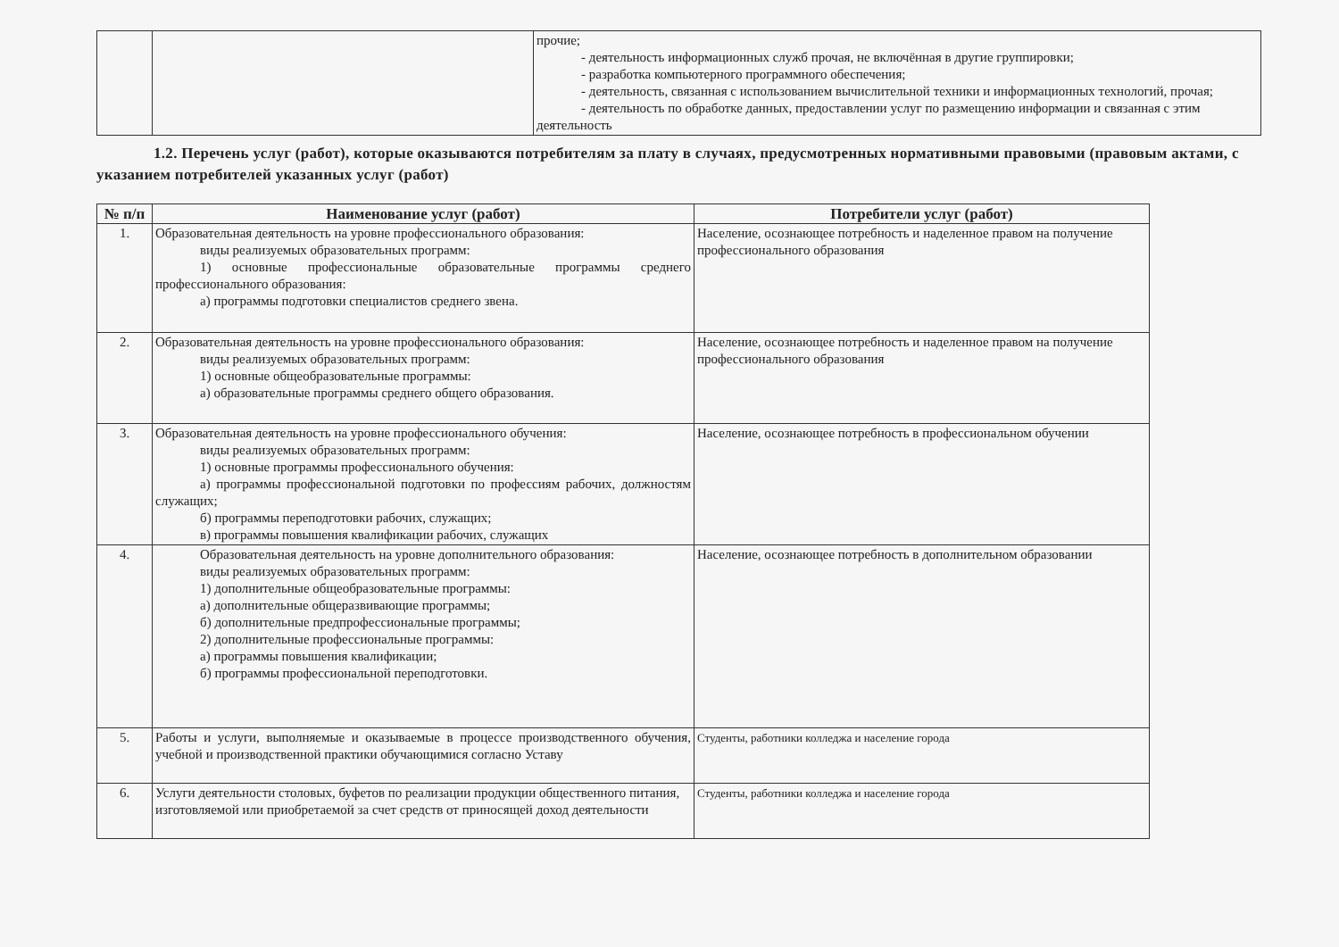| | | прочие; - деятельность информационных служб прочая, не включённая в другие группировки; - разработка компьютерного программного обеспечения; - деятельность, связанная с использованием вычислительной техники и информационных технологий, прочая; - деятельность по обработке данных, предоставлении услуг по размещению информации и связанная с этим деятельность |
1.2. Перечень услуг (работ), которые оказываются потребителям за плату в случаях, предусмотренных нормативными правовыми (правовым актами, с указанием потребителей указанных услуг (работ)
| № п/п | Наименование услуг (работ) | Потребители услуг (работ) |
| --- | --- | --- |
| 1. | Образовательная деятельность на уровне профессионального образования: виды реализуемых образовательных программ: 1) основные профессиональные образовательные программы среднего профессионального образования: а) программы подготовки специалистов среднего звена. | Население, осознающее потребность и наделенное правом на получение профессионального образования |
| 2. | Образовательная деятельность на уровне профессионального образования: виды реализуемых образовательных программ: 1) основные общеобразовательные программы: а) образовательные программы среднего общего образования. | Население, осознающее потребность и наделенное правом на получение профессионального образования |
| 3. | Образовательная деятельность на уровне профессионального обучения: виды реализуемых образовательных программ: 1) основные программы профессионального обучения: а) программы профессиональной подготовки по профессиям рабочих, должностям служащих; б) программы переподготовки рабочих, служащих; в) программы повышения квалификации рабочих, служащих | Население, осознающее потребность в профессиональном обучении |
| 4. | Образовательная деятельность на уровне дополнительного образования: виды реализуемых образовательных программ: 1) дополнительные общеобразовательные программы: а) дополнительные общеразвивающие программы; б) дополнительные предпрофессиональные программы; 2) дополнительные профессиональные программы: а) программы повышения квалификации; б) программы профессиональной переподготовки. | Население, осознающее потребность в дополнительном образовании |
| 5. | Работы и услуги, выполняемые и оказываемые в процессе производственного обучения, учебной и производственной практики обучающимися согласно Уставу | Студенты, работники колледжа и население города |
| 6. | Услуги деятельности столовых, буфетов по реализации продукции общественного питания, изготовляемой или приобретаемой за счет средств от приносящей доход деятельности | Студенты, работники колледжа и население города |